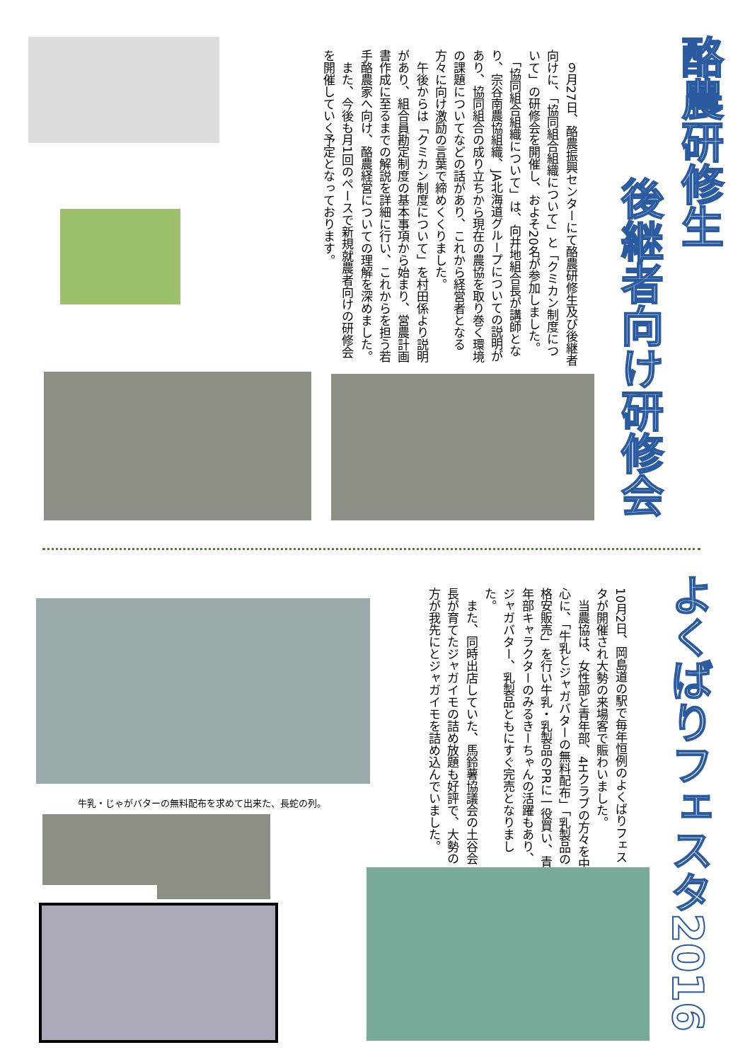酪農研修生
後継者向け研修会
　９月27日、酪農振興センターにて酪農研修生及び後継者向けに、「協同組合組織について」と「クミカン制度について」の研修会を開催し、およそ20名が参加しました。
　「協同組合組織について」は、向井地組合長が講師となり、宗谷南農協組織、JA北海道グループについての説明があり、協同組合の成り立ちから現在の農協を取り巻く環境の課題についてなどの話があり、これから経営者となる方々に向け激励の言葉で締めくくりました。
　午後からは「クミカン制度について」を村田係より説明があり、組合員勘定制度の基本事項から始まり、営農計画書作成に至るまでの解説を詳細に行い、これからを担う若手酪農家へ向け、酪農経営についての理解を深めました。
　また、今後も月1回のペースで新規就農者向けの研修会を開催していく予定となっております。
よくばりフェスタ2016
10月2日、岡島道の駅で毎年恒例のよくばりフェスタが開催され大勢の来場客で賑わいました。
　当農協は、女性部と青年部、4Hクラブの方々を中心に、「牛乳とジャガバターの無料配布」「乳製品の格安販売」を行い牛乳・乳製品のPRに一役買い、青年部キャラクターのみるきーちゃんの活躍もあり、ジャガバター、乳製品ともにすぐ完売となりました。
　また、同時出店していた、馬鈴薯協議会の土谷会長が育てたジャガイモの詰め放題も好評で、大勢の方が我先にとジャガイモを詰め込んでいました。
牛乳・じゃがバターの無料配布を求めて出来た、長蛇の列。